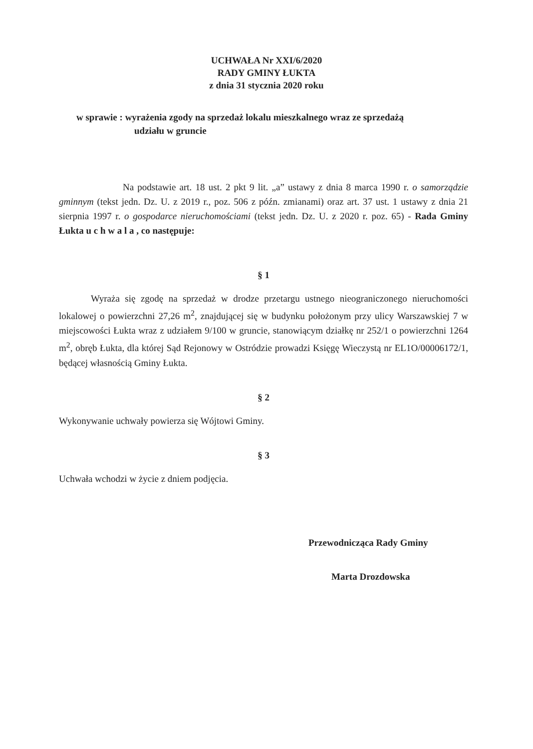UCHWAŁA Nr XXI/6/2020
RADY GMINY ŁUKTA
z dnia 31 stycznia 2020 roku
w sprawie : wyrażenia zgody na sprzedaż lokalu mieszkalnego wraz ze sprzedażą
udziału w gruncie
Na podstawie art. 18 ust. 2 pkt 9 lit. „a” ustawy z dnia 8 marca 1990 r. o samorządzie gminnym (tekst jedn. Dz. U. z 2019 r., poz. 506 z późn. zmianami) oraz art. 37 ust. 1 ustawy z dnia 21 sierpnia 1997 r. o gospodarce nieruchomościami (tekst jedn. Dz. U. z 2020 r. poz. 65) - Rada Gminy Łukta u c h w a l a , co następuje:
§ 1
Wyraża się zgodę na sprzedaż w drodze przetargu ustnego nieograniczonego nieruchomości lokalowej o powierzchni 27,26 m<sup>2</sup>, znajdującej się w budynku położonym przy ulicy Warszawskiej 7 w miejscowości Łukta wraz z udziałem 9/100 w gruncie, stanowiącym działkę nr 252/1 o powierzchni 1264 m<sup>2</sup>, obręb Łukta, dla której Sąd Rejonowy w Ostródzie prowadzi Księgę Wieczystą nr EL1O/00006172/1, będącej własnością Gminy Łukta.
§ 2
Wykonywanie uchwały powierza się Wójtowi Gminy.
§ 3
Uchwała wchodzi w życie z dniem podjęcia.
Przewodnicząca Rady Gminy
Marta Drozdowska